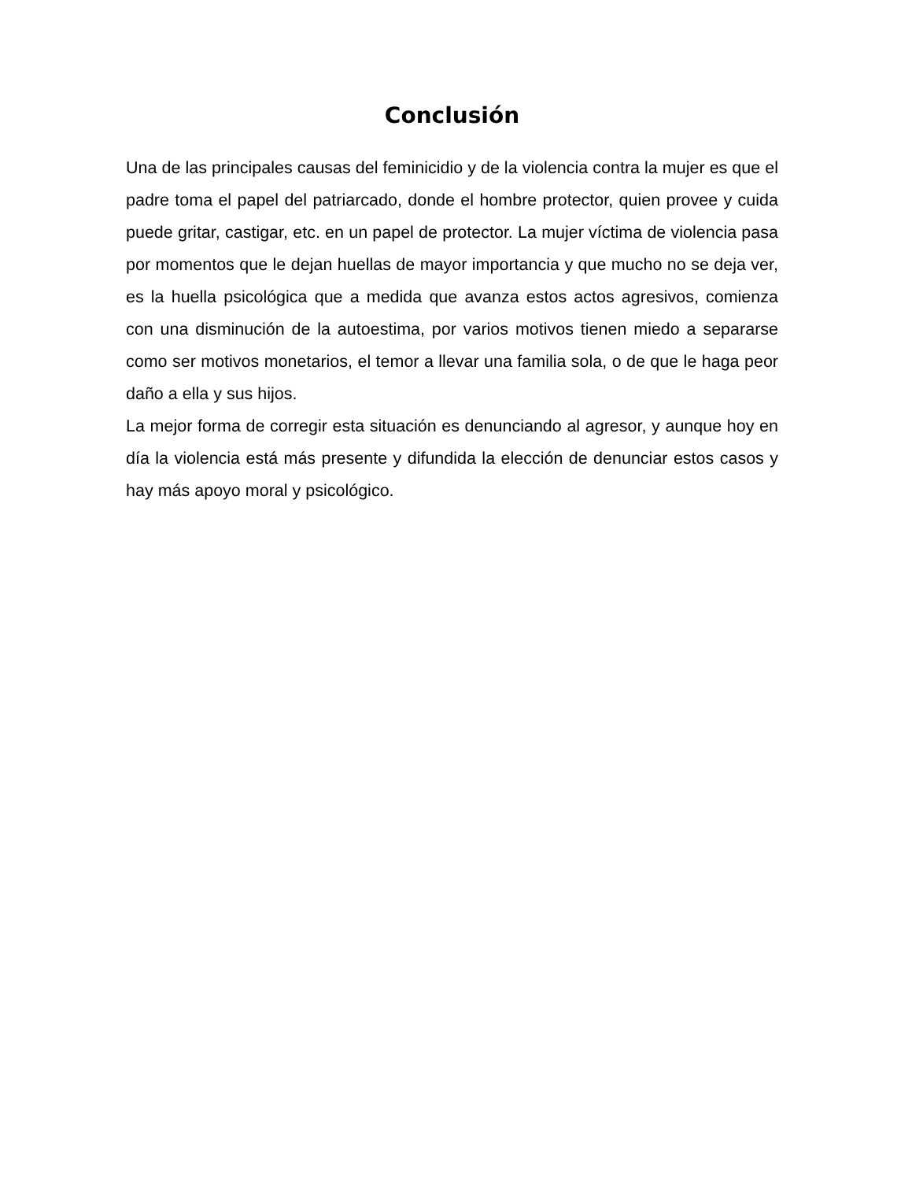Conclusión
Una de las principales causas del feminicidio y de la violencia contra la mujer es que el padre toma el papel del patriarcado, donde el hombre protector, quien provee y cuida puede gritar, castigar, etc. en un papel de protector. La mujer víctima de violencia pasa por momentos que le dejan huellas de mayor importancia y que mucho no se deja ver, es la huella psicológica que a medida que avanza estos actos agresivos, comienza con una disminución de la autoestima, por varios motivos tienen miedo a separarse como ser motivos monetarios, el temor a llevar una familia sola, o de que le haga peor daño a ella y sus hijos.
La mejor forma de corregir esta situación es denunciando al agresor, y aunque hoy en día la violencia está más presente y difundida la elección de denunciar estos casos y hay más apoyo moral y psicológico.